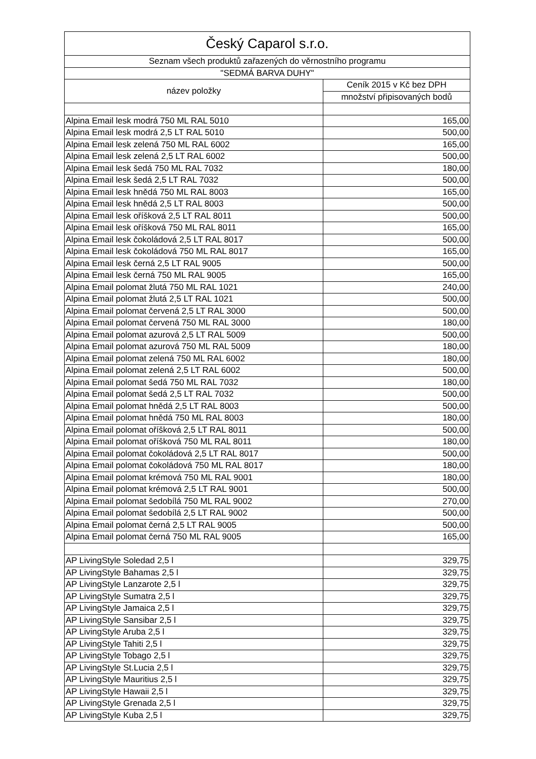| Český Caparol s.r.o. | |
| --- | --- |
| Seznam všech produktů zařazených do věrnostního programu | |
| "SEDMÁ BARVA DUHY" | |
| název položky | Ceník 2015 v Kč bez DPH |
| | množství připisovaných bodů |
| Alpina Email lesk modrá 750 ML RAL 5010 | 165,00 |
| Alpina Email lesk modrá 2,5 LT RAL 5010 | 500,00 |
| Alpina Email lesk zelená 750 ML RAL 6002 | 165,00 |
| Alpina Email lesk zelená 2,5 LT RAL 6002 | 500,00 |
| Alpina Email lesk šedá 750 ML RAL 7032 | 180,00 |
| Alpina Email lesk šedá 2,5 LT RAL 7032 | 500,00 |
| Alpina Email lesk hnědá 750 ML RAL 8003 | 165,00 |
| Alpina Email lesk hnědá 2,5 LT RAL 8003 | 500,00 |
| Alpina Email lesk oříšková 2,5 LT RAL 8011 | 500,00 |
| Alpina Email lesk oříšková 750 ML RAL 8011 | 165,00 |
| Alpina Email lesk čokoládová 2,5 LT RAL 8017 | 500,00 |
| Alpina Email lesk čokoládová 750 ML RAL 8017 | 165,00 |
| Alpina Email lesk černá 2,5 LT RAL 9005 | 500,00 |
| Alpina Email lesk černá 750 ML RAL 9005 | 165,00 |
| Alpina Email polomat žlutá 750 ML RAL 1021 | 240,00 |
| Alpina Email polomat žlutá 2,5 LT RAL 1021 | 500,00 |
| Alpina Email polomat červená 2,5 LT RAL 3000 | 500,00 |
| Alpina Email polomat červená 750 ML RAL 3000 | 180,00 |
| Alpina Email polomat azurová 2,5 LT RAL 5009 | 500,00 |
| Alpina Email polomat azurová 750 ML RAL 5009 | 180,00 |
| Alpina Email polomat zelená 750 ML RAL 6002 | 180,00 |
| Alpina Email polomat zelená 2,5 LT RAL 6002 | 500,00 |
| Alpina Email polomat šedá 750 ML RAL 7032 | 180,00 |
| Alpina Email polomat šedá 2,5 LT RAL 7032 | 500,00 |
| Alpina Email polomat hnědá 2,5 LT RAL 8003 | 500,00 |
| Alpina Email polomat hnědá 750 ML RAL 8003 | 180,00 |
| Alpina Email polomat oříšková 2,5 LT RAL 8011 | 500,00 |
| Alpina Email polomat oříšková 750 ML RAL 8011 | 180,00 |
| Alpina Email polomat čokoládová 2,5 LT RAL 8017 | 500,00 |
| Alpina Email polomat čokoládová 750 ML RAL 8017 | 180,00 |
| Alpina Email polomat krémová 750 ML RAL 9001 | 180,00 |
| Alpina Email polomat krémová 2,5 LT RAL 9001 | 500,00 |
| Alpina Email polomat šedobílá 750 ML RAL 9002 | 270,00 |
| Alpina Email polomat šedobílá 2,5 LT RAL 9002 | 500,00 |
| Alpina Email polomat černá 2,5 LT RAL 9005 | 500,00 |
| Alpina Email polomat černá 750 ML RAL 9005 | 165,00 |
| AP LivingStyle Soledad 2,5 l | 329,75 |
| AP LivingStyle Bahamas 2,5 l | 329,75 |
| AP LivingStyle Lanzarote 2,5 l | 329,75 |
| AP LivingStyle Sumatra 2,5 l | 329,75 |
| AP LivingStyle Jamaica 2,5 l | 329,75 |
| AP LivingStyle Sansibar 2,5 l | 329,75 |
| AP LivingStyle Aruba 2,5 l | 329,75 |
| AP LivingStyle Tahiti 2,5 l | 329,75 |
| AP LivingStyle Tobago 2,5 l | 329,75 |
| AP LivingStyle St.Lucia 2,5 l | 329,75 |
| AP LivingStyle Mauritius 2,5 l | 329,75 |
| AP LivingStyle Hawaii 2,5 l | 329,75 |
| AP LivingStyle Grenada 2,5 l | 329,75 |
| AP LivingStyle Kuba 2,5 l | 329,75 |